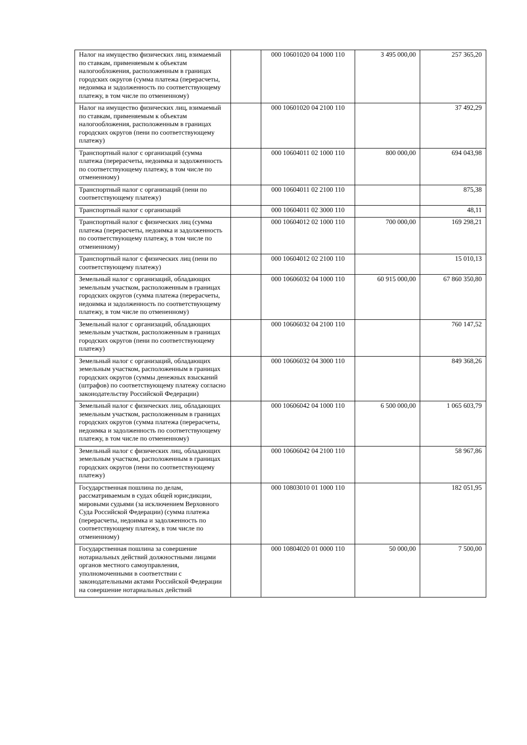| Налог на имущество физических лиц, взимаемый по ставкам, применяемым к объектам налогообложения, расположенным в границах городских округов (сумма платежа (перерасчеты, недоимка и задолженность по соответствующему платежу, в том числе по отмененному) | | 000 10601020 04 1000 110 | 3 495 000,00 | 257 365,20 |
| Налог на имущество физических лиц, взимаемый по ставкам, применяемым к объектам налогообложения, расположенным в границах городских округов (пени по соответствующему платежу) | | 000 10601020 04 2100 110 | | 37 492,29 |
| Транспортный налог с организаций (сумма платежа (перерасчеты, недоимка и задолженность по соответствующему платежу, в том числе по отмененному) | | 000 10604011 02 1000 110 | 800 000,00 | 694 043,98 |
| Транспортный налог с организаций (пени по соответствующему платежу) | | 000 10604011 02 2100 110 | | 875,38 |
| Транспортный налог с организаций | | 000 10604011 02 3000 110 | | 48,11 |
| Транспортный налог с физических лиц (сумма платежа (перерасчеты, недоимка и задолженность по соответствующему платежу, в том числе по отмененному) | | 000 10604012 02 1000 110 | 700 000,00 | 169 298,21 |
| Транспортный налог с физических лиц (пени по соответствующему платежу) | | 000 10604012 02 2100 110 | | 15 010,13 |
| Земельный налог с организаций, обладающих земельным участком, расположенным в границах городских округов (сумма платежа (перерасчеты, недоимка и задолженность по соответствующему платежу, в том числе по отмененному) | | 000 10606032 04 1000 110 | 60 915 000,00 | 67 860 350,80 |
| Земельный налог с организаций, обладающих земельным участком, расположенным в границах городских округов (пени по соответствующему платежу) | | 000 10606032 04 2100 110 | | 760 147,52 |
| Земельный налог с организаций, обладающих земельным участком, расположенным в границах городских округов (суммы денежных взысканий (штрафов) по соответствующему платежу согласно законодательству Российской Федерации) | | 000 10606032 04 3000 110 | | 849 368,26 |
| Земельный налог с физических лиц, обладающих земельным участком, расположенным в границах городских округов (сумма платежа (перерасчеты, недоимка и задолженность по соответствующему платежу, в том числе по отмененному) | | 000 10606042 04 1000 110 | 6 500 000,00 | 1 065 603,79 |
| Земельный налог с физических лиц, обладающих земельным участком, расположенным в границах городских округов (пени по соответствующему платежу) | | 000 10606042 04 2100 110 | | 58 967,86 |
| Государственная пошлина по делам, рассматриваемым в судах общей юрисдикции, мировыми судьями (за исключением Верховного Суда Российской Федерации) (сумма платежа (перерасчеты, недоимка и задолженность по соответствующему платежу, в том числе по отмененному) | | 000 10803010 01 1000 110 | | 182 051,95 |
| Государственная пошлина за совершение нотариальных действий должностными лицами органов местного самоуправления, уполномоченными в соответствии с законодательными актами Российской Федерации на совершение нотариальных действий | | 000 10804020 01 0000 110 | 50 000,00 | 7 500,00 |